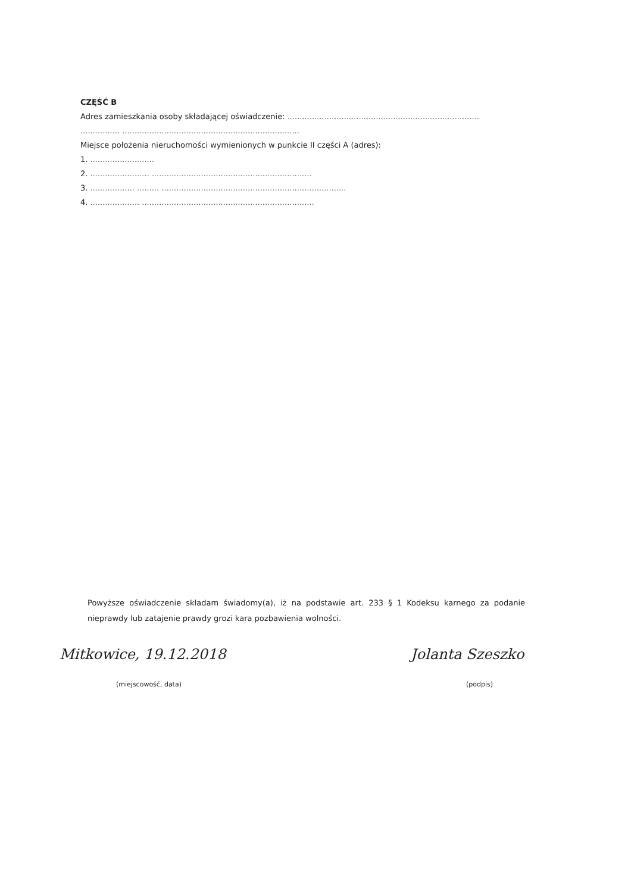CZĘŚĆ B
Adres zamieszkania osoby składającej oświadczenie: ..............................................................................
................ ........................................................................
Miejsce położenia nieruchomości wymienionych w punkcie II części A (adres):
1. ..........................
2. ........................ .................................................................
3. .................. ......... ...........................................................................
4. .................... ......................................................................
Powyższe oświadczenie składam świadomy(a), iż na podstawie art. 233 § 1 Kodeksu karnego za podanie nieprawdy lub zatajenie prawdy grozi kara pozbawienia wolności.
Mitkowice, 19.12.2018
(miejscowość, data)
Jolanta Szeszko
(podpis)